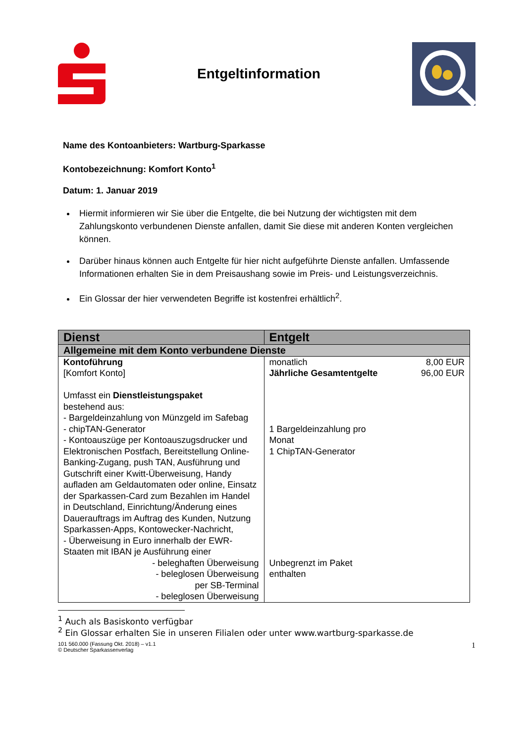Entgeltinformation
Name des Kontoanbieters: Wartburg-Sparkasse
Kontobezeichnung: Komfort Konto<sup>1</sup>
Datum: 1. Januar 2019
Hiermit informieren wir Sie über die Entgelte, die bei Nutzung der wichtigsten mit dem Zahlungskonto verbundenen Dienste anfallen, damit Sie diese mit anderen Konten vergleichen können.
Darüber hinaus können auch Entgelte für hier nicht aufgeführte Dienste anfallen. Umfassende Informationen erhalten Sie in dem Preisaushang sowie im Preis- und Leistungsverzeichnis.
Ein Glossar der hier verwendeten Begriffe ist kostenfrei erhältlich<sup>2</sup>.
| Dienst | Entgelt |
| --- | --- |
| Allgemeine mit dem Konto verbundene Dienste | |
| Kontoführung [Komfort Konto] Umfasst ein Dienstleistungspaket bestehend aus: - Bargeldeinzahlung von Münzgeld im Safebag - chipTAN-Generator - Kontoauszüge per Kontoauszugsdrucker und Elektronischen Postfach, Bereitstellung Online-Banking-Zugang, push TAN, Ausführung und Gutschrift einer Kwitt-Überweisung, Handy aufladen am Geldautomaten oder online, Einsatz der Sparkassen-Card zum Bezahlen im Handel in Deutschland, Einrichtung/Änderung eines Dauerauftrags im Auftrag des Kunden, Nutzung Sparkassen-Apps, Kontowecker-Nachricht, - Überweisung in Euro innerhalb der EWR-Staaten mit IBAN je Ausführung einer - beleghaften Überweisung - beleglosen Überweisung per SB-Terminal - beleglosen Überweisung | monatlich 8,00 EUR Jährliche Gesamtentgelte 96,00 EUR 1 Bargeldeinzahlung pro Monat 1 ChipTAN-Generator Unbegrenzt im Paket enthalten |
<sup>1</sup> Auch als Basiskonto verfügbar
<sup>2</sup> Ein Glossar erhalten Sie in unseren Filialen oder unter www.wartburg-sparkasse.de
101 560.000 (Fassung Okt. 2018) – v1.1
© Deutscher Sparkassenverlag 1